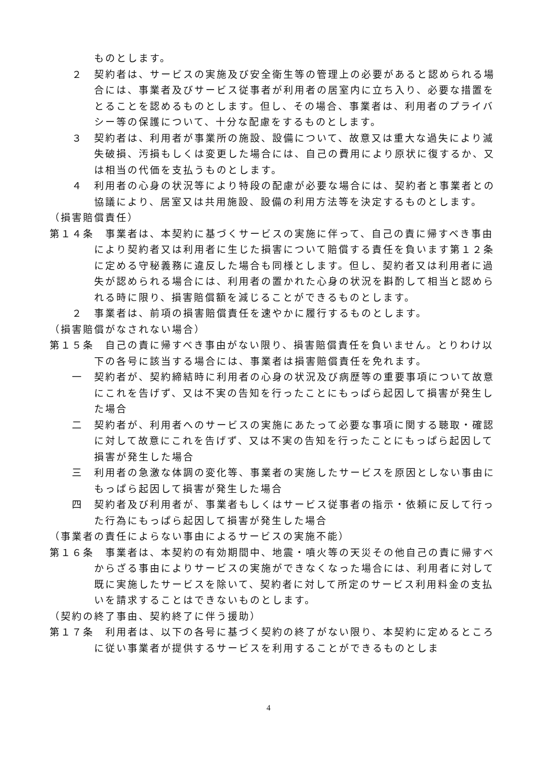ものとします。
２　契約者は、サービスの実施及び安全衛生等の管理上の必要があると認められる場合には、事業者及びサービス従事者が利用者の居室内に立ち入り、必要な措置をとることを認めるものとします。但し、その場合、事業者は、利用者のプライバシー等の保護について、十分な配慮をするものとします。
３　契約者は、利用者が事業所の施設、設備について、故意又は重大な過失により滅失破損、汚損もしくは変更した場合には、自己の費用により原状に復するか、又は相当の代価を支払うものとします。
４　利用者の心身の状況等により特段の配慮が必要な場合には、契約者と事業者との協議により、居室又は共用施設、設備の利用方法等を決定するものとします。
（損害賠償責任）
第１４条　事業者は、本契約に基づくサービスの実施に伴って、自己の責に帰すべき事由により契約者又は利用者に生じた損害について賠償する責任を負います第１２条に定める守秘義務に違反した場合も同様とします。但し、契約者又は利用者に過失が認められる場合には、利用者の置かれた心身の状況を斟酌して相当と認められる時に限り、損害賠償額を減じることができるものとします。
２　事業者は、前項の損害賠償責任を速やかに履行するものとします。
（損害賠償がなされない場合）
第１５条　自己の責に帰すべき事由がない限り、損害賠償責任を負いません。とりわけ以下の各号に該当する場合には、事業者は損害賠償責任を免れます。
一　契約者が、契約締結時に利用者の心身の状況及び病歴等の重要事項について故意にこれを告げず、又は不実の告知を行ったことにもっぱら起因して損害が発生した場合
二　契約者が、利用者へのサービスの実施にあたって必要な事項に関する聴取・確認に対して故意にこれを告げず、又は不実の告知を行ったことにもっぱら起因して損害が発生した場合
三　利用者の急激な体調の変化等、事業者の実施したサービスを原因としない事由にもっぱら起因して損害が発生した場合
四　契約者及び利用者が、事業者もしくはサービス従事者の指示・依頼に反して行った行為にもっぱら起因して損害が発生した場合
（事業者の責任によらない事由によるサービスの実施不能）
第１６条　事業者は、本契約の有効期間中、地震・噴火等の天災その他自己の責に帰すべからざる事由によりサービスの実施ができなくなった場合には、利用者に対して既に実施したサービスを除いて、契約者に対して所定のサービス利用料金の支払いを請求することはできないものとします。
（契約の終了事由、契約終了に伴う援助）
第１７条　利用者は、以下の各号に基づく契約の終了がない限り、本契約に定めるところに従い事業者が提供するサービスを利用することができるものとしま
4